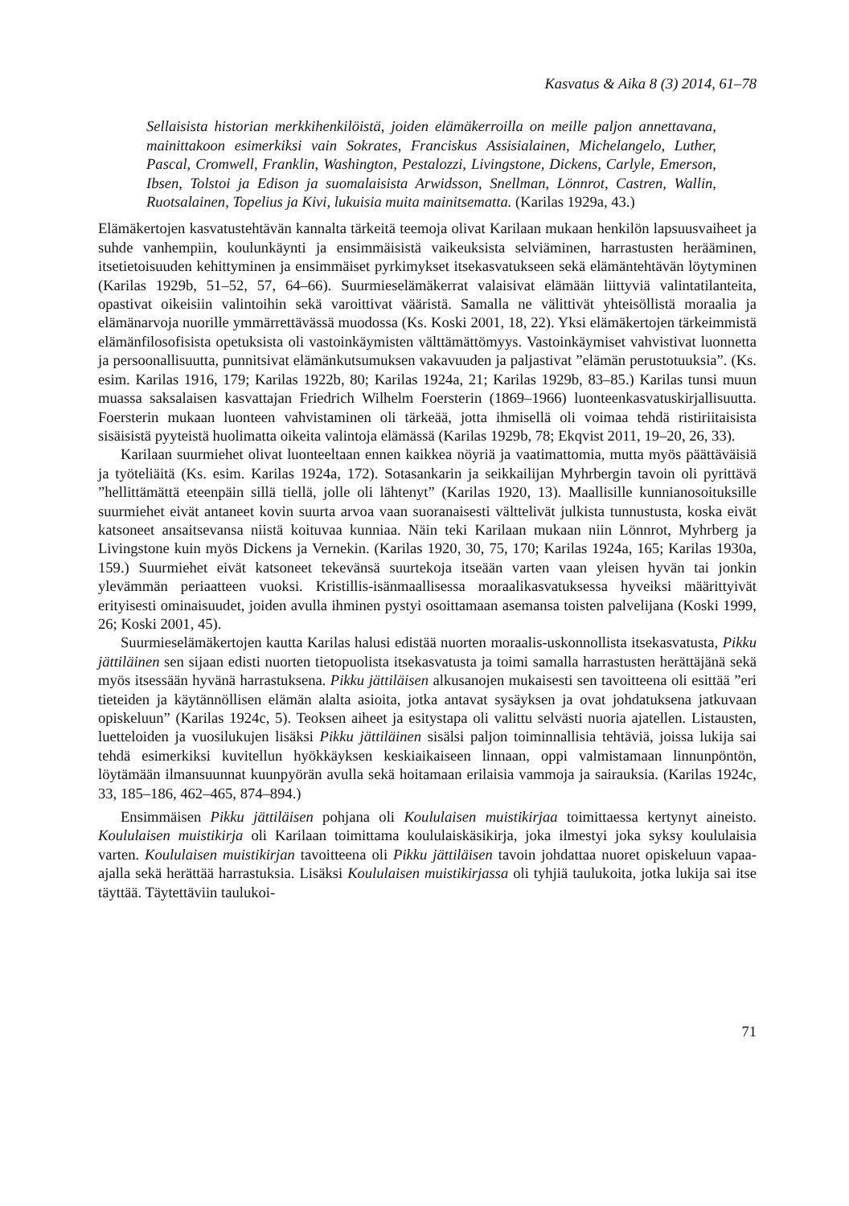Kasvatus & Aika 8 (3) 2014, 61–78
Sellaisista historian merkkihenkilöistä, joiden elämäkerroilla on meille paljon annettavana, mainittakoon esimerkiksi vain Sokrates, Franciskus Assisialainen, Michelangelo, Luther, Pascal, Cromwell, Franklin, Washington, Pestalozzi, Livingstone, Dickens, Carlyle, Emerson, Ibsen, Tolstoi ja Edison ja suomalaisista Arwidsson, Snellman, Lönnrot, Castren, Wallin, Ruotsalainen, Topelius ja Kivi, lukuisia muita mainitsematta. (Karilas 1929a, 43.)
Elämäkertojen kasvatustehtävän kannalta tärkeitä teemoja olivat Karilaan mukaan henkilön lapsuusvaiheet ja suhde vanhempiin, koulunkäynti ja ensimmäisistä vaikeuksista selviäminen, harrastusten herääminen, itsetietoisuuden kehittyminen ja ensimmäiset pyrkimykset itsekasvatukseen sekä elämäntehtävän löytyminen (Karilas 1929b, 51–52, 57, 64–66). Suurmieselämäkerrat valaisivat elämään liittyviä valintatilanteita, opastivat oikeisiin valintoihin sekä varoittivat vääristä. Samalla ne välittivät yhteisöllistä moraalia ja elämänarvoja nuorille ymmärrettävässä muodossa (Ks. Koski 2001, 18, 22). Yksi elämäkertojen tärkeimmistä elämänfilosofisista opetuksista oli vastoinkäymisten välttämättömyys. Vastoinkäymiset vahvistivat luonnetta ja persoonallisuutta, punnitsivat elämänkutsumuksen vakavuuden ja paljastivat ”elämän perustotuuksia”. (Ks. esim. Karilas 1916, 179; Karilas 1922b, 80; Karilas 1924a, 21; Karilas 1929b, 83–85.) Karilas tunsi muun muassa saksalaisen kasvattajan Friedrich Wilhelm Foersterin (1869–1966) luonteenkasvatuskirjallisuutta. Foersterin mukaan luonteen vahvistaminen oli tärkeää, jotta ihmisellä oli voimaa tehdä ristiriitaisista sisäisistä pyyteistä huolimatta oikeita valintoja elämässä (Karilas 1929b, 78; Ekqvist 2011, 19–20, 26, 33).
Karilaan suurmiehet olivat luonteeltaan ennen kaikkea nöyriä ja vaatimattomia, mutta myös päättäväisiä ja työteliäitä (Ks. esim. Karilas 1924a, 172). Sotasankarin ja seikkailijan Myhrbergin tavoin oli pyrittävä ”hellittämättä eteenpäin sillä tiellä, jolle oli lähtenyt” (Karilas 1920, 13). Maallisille kunnianosoituksille suurmiehet eivät antaneet kovin suurta arvoa vaan suoranaisesti välttelivät julkista tunnustusta, koska eivät katsoneet ansaitsevansa niistä koituvaa kunniaa. Näin teki Karilaan mukaan niin Lönnrot, Myhrberg ja Livingstone kuin myös Dickens ja Vernekin. (Karilas 1920, 30, 75, 170; Karilas 1924a, 165; Karilas 1930a, 159.) Suurmiehet eivät katsoneet tekevänsä suurtekoja itseään varten vaan yleisen hyvän tai jonkin ylevämmän periaatteen vuoksi. Kristillis-isänmaallisessa moraalikasvatuksessa hyveiksi määrittyivät erityisesti ominaisuudet, joiden avulla ihminen pystyi osoittamaan asemansa toisten palvelijana (Koski 1999, 26; Koski 2001, 45).
Suurmieselämäkertojen kautta Karilas halusi edistää nuorten moraalis-uskonnollista itsekasvatusta, Pikku jättiläinen sen sijaan edisti nuorten tietopuolista itsekasvatusta ja toimi samalla harrastusten herättäjänä sekä myös itsessään hyvänä harrastuksena. Pikku jättiläisen alkusanojen mukaisesti sen tavoitteena oli esittää ”eri tieteiden ja käytännöllisen elämän alalta asioita, jotka antavat sysäyksen ja ovat johdatuksena jatkuvaan opiskeluun” (Karilas 1924c, 5). Teoksen aiheet ja esitystapa oli valittu selvästi nuoria ajatellen. Listausten, luetteloiden ja vuosilukujen lisäksi Pikku jättiläinen sisälsi paljon toiminnallisia tehtäviä, joissa lukija sai tehdä esimerkiksi kuvitellun hyökkäyksen keskiaikaiseen linnaan, oppi valmistamaan linnunpöntön, löytämään ilmansuunnat kuunpyörän avulla sekä hoitamaan erilaisia vammoja ja sairauksia. (Karilas 1924c, 33, 185–186, 462–465, 874–894.)
Ensimmäisen Pikku jättiläisen pohjana oli Koululaisen muistikirjaa toimittaessa kertynyt aineisto. Koululaisen muistikirja oli Karilaan toimittama koululaiskäsikirja, joka ilmestyi joka syksy koululaisia varten. Koululaisen muistikirjan tavoitteena oli Pikku jättiläisen tavoin johdattaa nuoret opiskeluun vapaa-ajalla sekä herättää harrastuksia. Lisäksi Koululaisen muistikirjassa oli tyhjiä taulukoita, jotka lukija sai itse täyttää. Täytettäviin taulukoi-
71